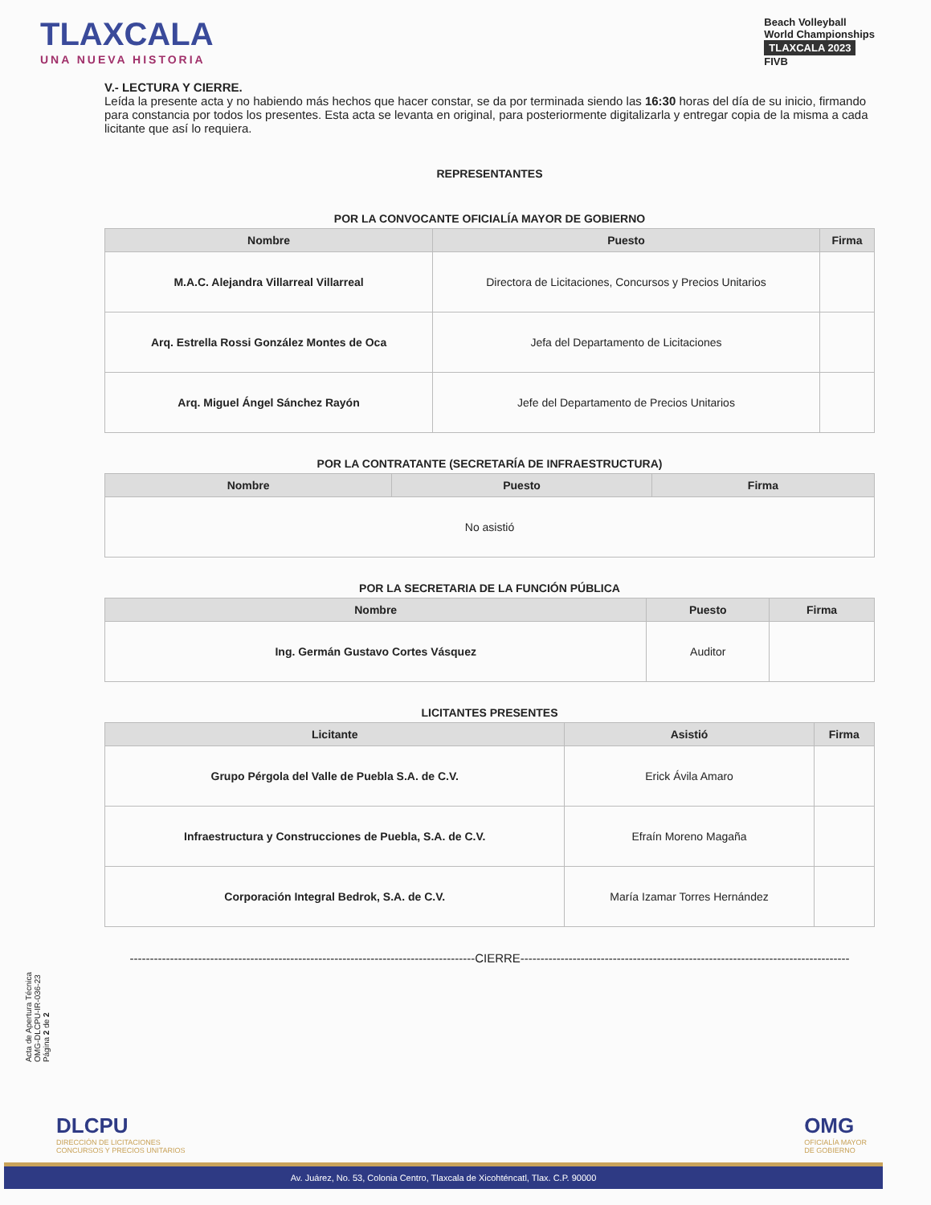TLAXCALA
UNA NUEVA HISTORIA
Beach Volleyball
World Championships
TLAXCALA 2023
FIVB
V.- LECTURA Y CIERRE.
Leída la presente acta y no habiendo más hechos que hacer constar, se da por terminada siendo las 16:30 horas del día de su inicio, firmando para constancia por todos los presentes. Esta acta se levanta en original, para posteriormente digitalizarla y entregar copia de la misma a cada licitante que así lo requiera.
REPRESENTANTES
POR LA CONVOCANTE OFICIALÍA MAYOR DE GOBIERNO
| Nombre | Puesto | Firma |
| --- | --- | --- |
| M.A.C. Alejandra Villarreal Villarreal | Directora de Licitaciones, Concursos y Precios Unitarios | |
| Arq. Estrella Rossi González Montes de Oca | Jefa del Departamento de Licitaciones | |
| Arq. Miguel Ángel Sánchez Rayón | Jefe del Departamento de Precios Unitarios | |
POR LA CONTRATANTE (SECRETARÍA DE INFRAESTRUCTURA)
| Nombre | Puesto | Firma |
| --- | --- | --- |
| No asistió | | |
POR LA SECRETARIA DE LA FUNCIÓN PÚBLICA
| Nombre | Puesto | Firma |
| --- | --- | --- |
| Ing. Germán Gustavo Cortes Vásquez | Auditor | |
LICITANTES PRESENTES
| Licitante | Asistió | Firma |
| --- | --- | --- |
| Grupo Pérgola del Valle de Puebla S.A. de C.V. | Erick Ávila Amaro | |
| Infraestructura y Construcciones de Puebla, S.A. de C.V. | Efraín Moreno Magaña | |
| Corporación Integral Bedrok, S.A. de C.V. | María Izamar Torres Hernández | |
--------------------------------------------------------------------------------------CIERRE----------------------------------------------------------------------------------
Acta de Apertura Técnica
OMG-DLCPU-IR-036-23
Página 2 de 2
DLCPU
DIRECCIÓN DE LICITACIONES
CONCURSOS Y PRECIOS UNITARIOS
OMG
OFICIALÍA MAYOR
DE GOBIERNO
Av. Juárez, No. 53, Colonia Centro, Tlaxcala de Xicohténcatl, Tlax. C.P. 90000